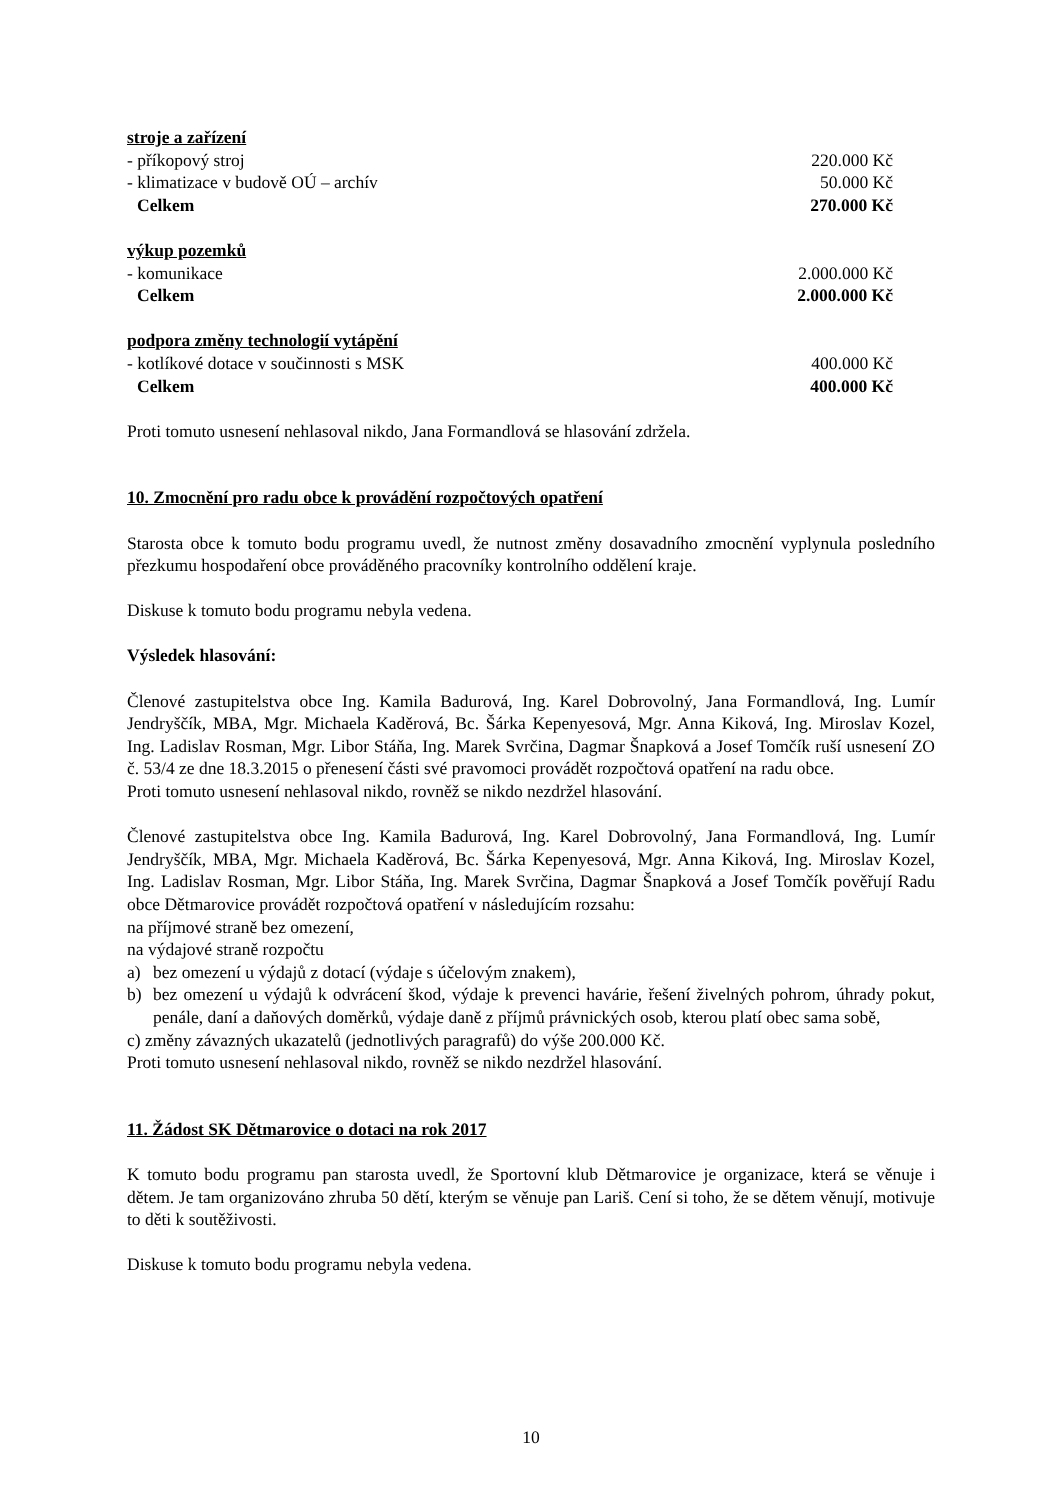| stroje a zařízení | |
| - příkopový stroj | 220.000 Kč |
| - klimatizace v budově OÚ – archív | 50.000 Kč |
| Celkem | 270.000 Kč |
| výkup pozemků | |
| - komunikace | 2.000.000 Kč |
| Celkem | 2.000.000 Kč |
| podpora změny technologií vytápění | |
| - kotlíkové dotace v součinnosti s MSK | 400.000 Kč |
| Celkem | 400.000 Kč |
Proti tomuto usnesení nehlasoval nikdo, Jana Formandlová se hlasování zdržela.
10. Zmocnění pro radu obce k provádění rozpočtových opatření
Starosta obce k tomuto bodu programu uvedl, že nutnost změny dosavadního zmocnění vyplynula posledního přezkumu hospodaření obce prováděného pracovníky kontrolního oddělení kraje.
Diskuse k tomuto bodu programu nebyla vedena.
Výsledek hlasování:
Členové zastupitelstva obce Ing. Kamila Badurová, Ing. Karel Dobrovolný, Jana Formandlová, Ing. Lumír Jendryščík, MBA, Mgr. Michaela Kaděrová, Bc. Šárka Kepenyesová, Mgr. Anna Kiková, Ing. Miroslav Kozel, Ing. Ladislav Rosman, Mgr. Libor Stáňa, Ing. Marek Svrčina, Dagmar Šnapková a Josef Tomčík ruší usnesení ZO č. 53/4 ze dne 18.3.2015 o přenesení části své pravomoci provádět rozpočtová opatření na radu obce.
Proti tomuto usnesení nehlasoval nikdo, rovněž se nikdo nezdržel hlasování.
Členové zastupitelstva obce Ing. Kamila Badurová, Ing. Karel Dobrovolný, Jana Formandlová, Ing. Lumír Jendryščík, MBA, Mgr. Michaela Kaděrová, Bc. Šárka Kepenyesová, Mgr. Anna Kiková, Ing. Miroslav Kozel, Ing. Ladislav Rosman, Mgr. Libor Stáňa, Ing. Marek Svrčina, Dagmar Šnapková a Josef Tomčík pověřují Radu obce Dětmarovice provádět rozpočtová opatření v následujícím rozsahu:
na příjmové straně bez omezení,
na výdajové straně rozpočtu
a) bez omezení u výdajů z dotací (výdaje s účelovým znakem),
b) bez omezení u výdajů k odvrácení škod, výdaje k prevenci havárie, řešení živelných pohrom, úhrady pokut, penále, daní a daňových doměrků, výdaje daně z příjmů právnických osob, kterou platí obec sama sobě,
c) změny závazných ukazatelů (jednotlivých paragrafů) do výše 200.000 Kč.
Proti tomuto usnesení nehlasoval nikdo, rovněž se nikdo nezdržel hlasování.
11. Žádost SK Dětmarovice o dotaci na rok 2017
K tomuto bodu programu pan starosta uvedl, že Sportovní klub Dětmarovice je organizace, která se věnuje i dětem. Je tam organizováno zhruba 50 dětí, kterým se věnuje pan Lariš. Cení si toho, že se dětem věnují, motivuje to děti k soutěživosti.
Diskuse k tomuto bodu programu nebyla vedena.
10